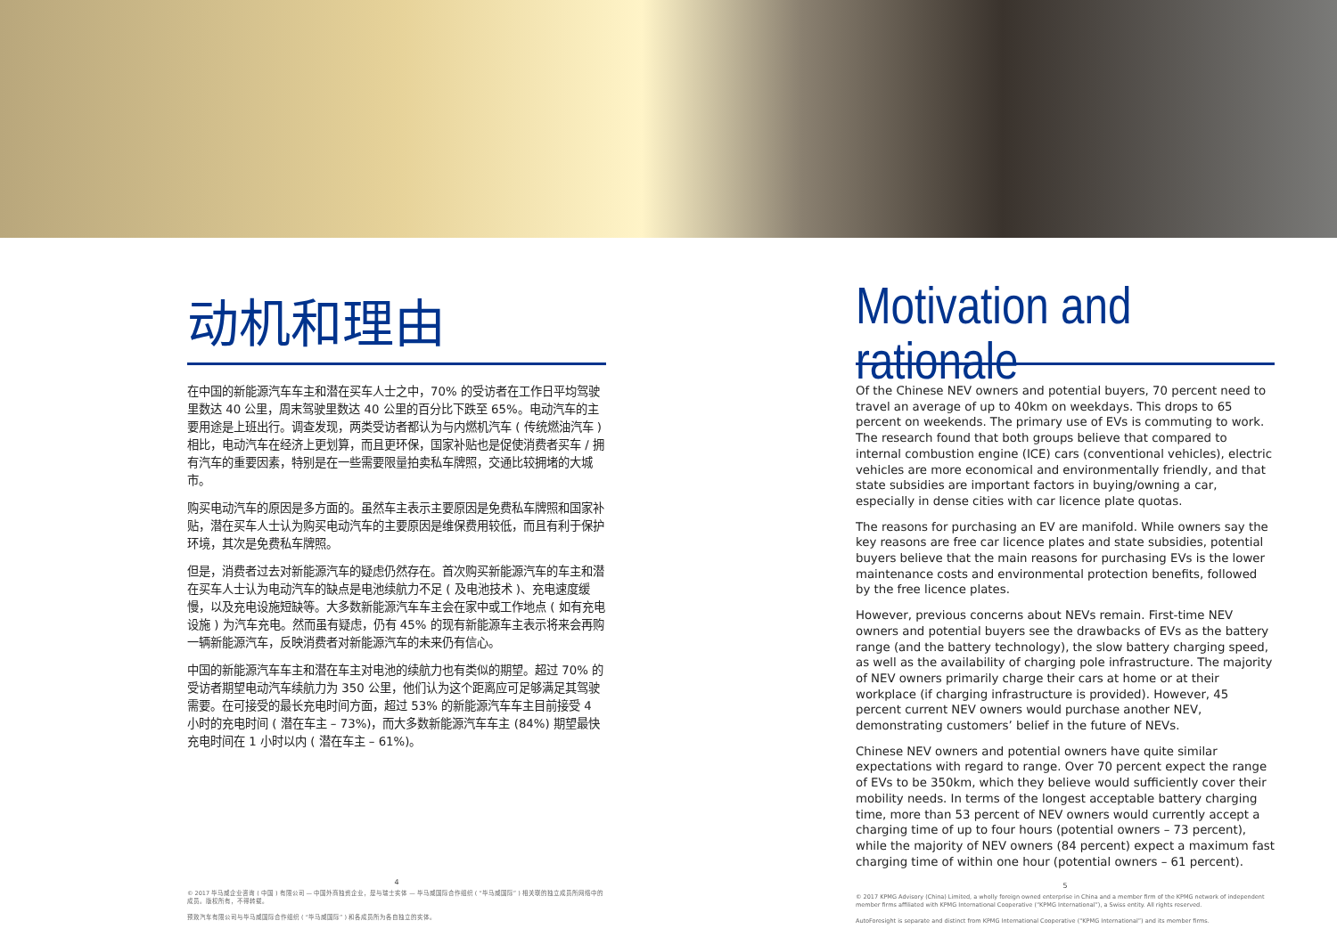动机和理由
在中国的新能源汽车车主和潜在买车人士之中，70% 的受访者在工作日平均驾驶里数达 40 公里，周末驾驶里数达 40 公里的百分比下跌至 65%。电动汽车的主要用途是上班出行。调查发现，两类受访者都认为与内燃机汽车 ( 传统燃油汽车 ) 相比，电动汽车在经济上更划算，而且更环保，国家补贴也是促使消费者买车 / 拥有汽车的重要因素，特别是在一些需要限量拍卖私车牌照，交通比较拥堵的大城市。
购买电动汽车的原因是多方面的。虽然车主表示主要原因是免费私车牌照和国家补贴，潜在买车人士认为购买电动汽车的主要原因是维保费用较低，而且有利于保护环境，其次是免费私车牌照。
但是，消费者过去对新能源汽车的疑虑仍然存在。首次购买新能源汽车的车主和潜在买车人士认为电动汽车的缺点是电池续航力不足 ( 及电池技术 )、充电速度缓慢，以及充电设施短缺等。大多数新能源汽车车主会在家中或工作地点 ( 如有充电设施 ) 为汽车充电。然而虽有疑虑，仍有 45% 的现有新能源车主表示将来会再购一辆新能源汽车，反映消费者对新能源汽车的未来仍有信心。
中国的新能源汽车车主和潜在车主对电池的续航力也有类似的期望。超过 70% 的受访者期望电动汽车续航力为 350 公里，他们认为这个距离应可足够满足其驾驶需要。在可接受的最长充电时间方面，超过 53% 的新能源汽车车主目前接受 4 小时的充电时间 ( 潜在车主 – 73%)，而大多数新能源汽车车主 (84%) 期望最快充电时间在 1 小时以内 ( 潜在车主 – 61%)。
4
© 2017 毕马威企业咨询 ( 中国 ) 有限公司 — 中国外商独资企业，是与瑞士实体 — 毕马威国际合作组织 ( “毕马威国际” ) 相关联的独立成员所网络中的成员。版权所有，不得转载。
预致汽车有限公司与毕马威国际合作组织 ( “毕马威国际” ) 和各成员所为各自独立的实体。
Motivation and rationale
Of the Chinese NEV owners and potential buyers, 70 percent need to travel an average of up to 40km on weekdays. This drops to 65 percent on weekends. The primary use of EVs is commuting to work. The research found that both groups believe that compared to internal combustion engine (ICE) cars (conventional vehicles), electric vehicles are more economical and environmentally friendly, and that state subsidies are important factors in buying/owning a car, especially in dense cities with car licence plate quotas.
The reasons for purchasing an EV are manifold. While owners say the key reasons are free car licence plates and state subsidies, potential buyers believe that the main reasons for purchasing EVs is the lower maintenance costs and environmental protection benefits, followed by the free licence plates.
However, previous concerns about NEVs remain. First-time NEV owners and potential buyers see the drawbacks of EVs as the battery range (and the battery technology), the slow battery charging speed, as well as the availability of charging pole infrastructure. The majority of NEV owners primarily charge their cars at home or at their workplace (if charging infrastructure is provided). However, 45 percent current NEV owners would purchase another NEV, demonstrating customers’ belief in the future of NEVs.
Chinese NEV owners and potential owners have quite similar expectations with regard to range. Over 70 percent expect the range of EVs to be 350km, which they believe would sufficiently cover their mobility needs. In terms of the longest acceptable battery charging time, more than 53 percent of NEV owners would currently accept a charging time of up to four hours (potential owners – 73 percent), while the majority of NEV owners (84 percent) expect a maximum fast charging time of within one hour (potential owners – 61 percent).
5
© 2017 KPMG Advisory (China) Limited, a wholly foreign owned enterprise in China and a member firm of the KPMG network of independent member firms affiliated with KPMG International Cooperative (“KPMG International”), a Swiss entity. All rights reserved.
AutoForesight is separate and distinct from KPMG International Cooperative (“KPMG International”) and its member firms.